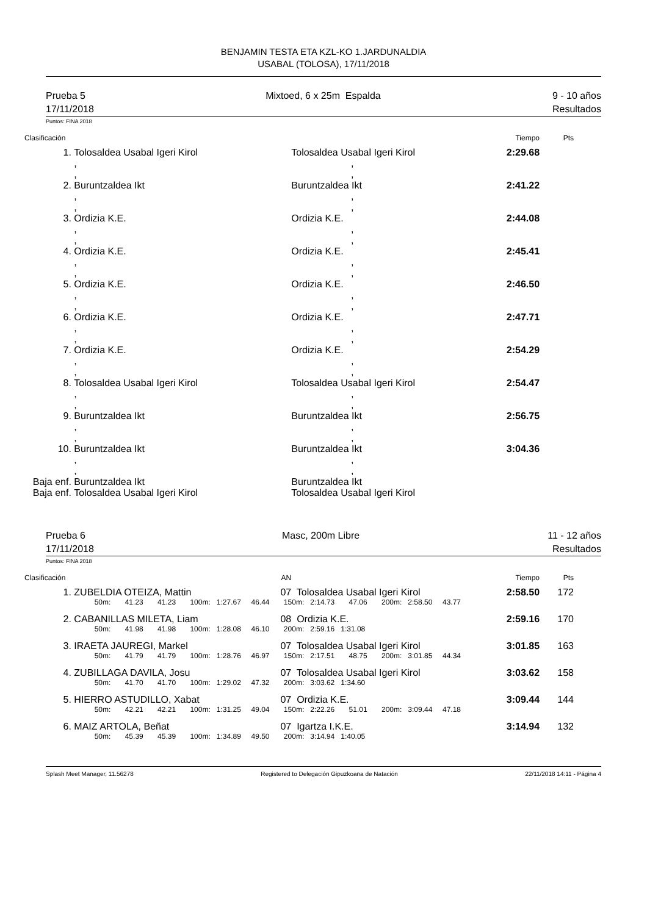BENJAMIN TESTA ETA KZL-KO 1.JARDUNALDIA
USABAL (TOLOSA), 17/11/2018
Prueba 5
17/11/2018
Mixtoed, 6 x 25m Espalda 9 - 10 años
Resultados
Puntos: FINA 2018
| Clasificación | | | Tiempo | Pts |
| 1. | Tolosaldea Usabal Igeri Kirol | Tolosaldea Usabal Igeri Kirol | 2:29.68 | |
| | , , | , , | | |
| 2. | Buruntzaldea Ikt | Buruntzaldea Ikt | 2:41.22 | |
| | , , | , , | | |
| 3. | Ordizia K.E. | Ordizia K.E. | 2:44.08 | |
| | , , | , , | | |
| 4. | Ordizia K.E. | Ordizia K.E. | 2:45.41 | |
| | , , | , , | | |
| 5. | Ordizia K.E. | Ordizia K.E. | 2:46.50 | |
| | , , | , , | | |
| 6. | Ordizia K.E. | Ordizia K.E. | 2:47.71 | |
| | , , | , , | | |
| 7. | Ordizia K.E. | Ordizia K.E. | 2:54.29 | |
| | , , | , , | | |
| 8. | Tolosaldea Usabal Igeri Kirol | Tolosaldea Usabal Igeri Kirol | 2:54.47 | |
| | , , | , , | | |
| 9. | Buruntzaldea Ikt | Buruntzaldea Ikt | 2:56.75 | |
| | , , | , , | | |
| 10. | Buruntzaldea Ikt | Buruntzaldea Ikt | 3:04.36 | |
| | , , | , , | | |
| Baja enf. | Buruntzaldea Ikt | Buruntzaldea Ikt | | |
| Baja enf. | Tolosaldea Usabal Igeri Kirol | Tolosaldea Usabal Igeri Kirol | | |
Prueba 6
17/11/2018
Masc, 200m Libre 11 - 12 años
Resultados
Puntos: FINA 2018
| Clasificación | | AN | | Tiempo | Pts |
| 1. | ZUBELDIA OTEIZA, Mattin | 07 | Tolosaldea Usabal Igeri Kirol | 2:58.50 | 172 |
| | 50m: 41.23 41.23 100m: 1:27.67 46.44 150m: 2:14.73 47.06 200m: 2:58.50 43.77 | | | | |
| 2. | CABANILLAS MILETA, Liam | 08 | Ordizia K.E. | 2:59.16 | 170 |
| | 50m: 41.98 41.98 100m: 1:28.08 46.10 200m: 2:59.16 1:31.08 | | | | |
| 3. | IRAETA JAUREGI, Markel | 07 | Tolosaldea Usabal Igeri Kirol | 3:01.85 | 163 |
| | 50m: 41.79 41.79 100m: 1:28.76 46.97 150m: 2:17.51 48.75 200m: 3:01.85 44.34 | | | | |
| 4. | ZUBILLAGA DAVILA, Josu | 07 | Tolosaldea Usabal Igeri Kirol | 3:03.62 | 158 |
| | 50m: 41.70 41.70 100m: 1:29.02 47.32 200m: 3:03.62 1:34.60 | | | | |
| 5. | HIERRO ASTUDILLO, Xabat | 07 | Ordizia K.E. | 3:09.44 | 144 |
| | 50m: 42.21 42.21 100m: 1:31.25 49.04 150m: 2:22.26 51.01 200m: 3:09.44 47.18 | | | | |
| 6. | MAIZ ARTOLA, Beñat | 07 | Igartza I.K.E. | 3:14.94 | 132 |
| | 50m: 45.39 45.39 100m: 1:34.89 49.50 200m: 3:14.94 1:40.05 | | | | |
Splash Meet Manager, 11.56278 Registered to Delegación Gipuzkoana de Natación 22/11/2018 14:11 - Página 4